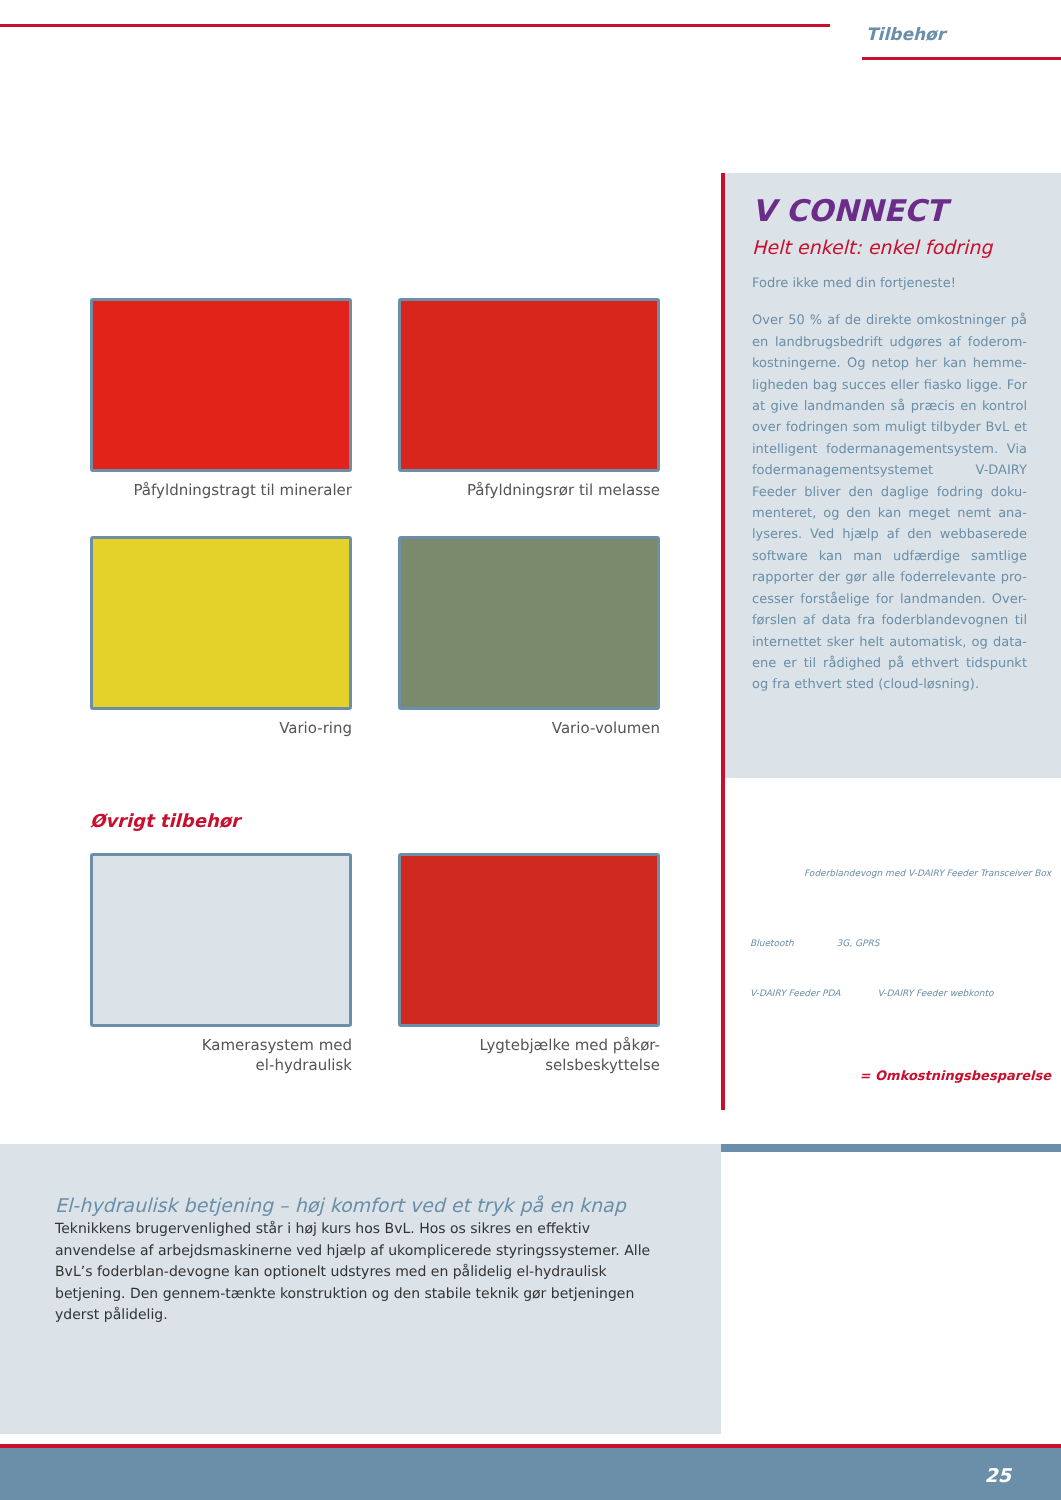Tilbehør
Påfyldningstragt til mineraler
Påfyldningsrør til melasse
Vario-ring
Vario-volumen
Øvrigt tilbehør
Kamerasystem med
el-hydraulisk
Lygtebjælke med påkør-
selsbeskyttelse
V CONNECT
Helt enkelt: enkel fodring
Fodre ikke med din fortjeneste!
Over 50 % af de direkte omkostninger på en landbrugsbedrift udgøres af foderom-kostningerne. Og netop her kan hemme-ligheden bag succes eller fiasko ligge. For at give landmanden så præcis en kontrol over fodringen som muligt tilbyder BvL et intelligent fodermanagementsystem. Via fodermanagementsystemet V-DAIRY Feeder bliver den daglige fodring doku-menteret, og den kan meget nemt ana-lyseres. Ved hjælp af den webbaserede software kan man udfærdige samtlige rapporter der gør alle foderrelevante pro-cesser forståelige for landmanden. Over-førslen af data fra foderblandevognen til internettet sker helt automatisk, og data-ene er til rådighed på ethvert tidspunkt og fra ethvert sted (cloud-løsning).
Foderblandevogn med V-DAIRY Feeder Transceiver Box
Bluetooth 3G, GPRS
V-DAIRY Feeder PDA V-DAIRY Feeder webkonto
= Omkostningsbesparelse
El-hydraulisk betjening – høj komfort ved et tryk på en knap
Teknikkens brugervenlighed står i høj kurs hos BvL. Hos os sikres en effektiv anvendelse af arbejdsmaskinerne ved hjælp af ukomplicerede styringssystemer. Alle BvL’s foderblan-devogne kan optionelt udstyres med en pålidelig el-hydraulisk betjening. Den gennem-tænkte konstruktion og den stabile teknik gør betjeningen yderst pålidelig.
25